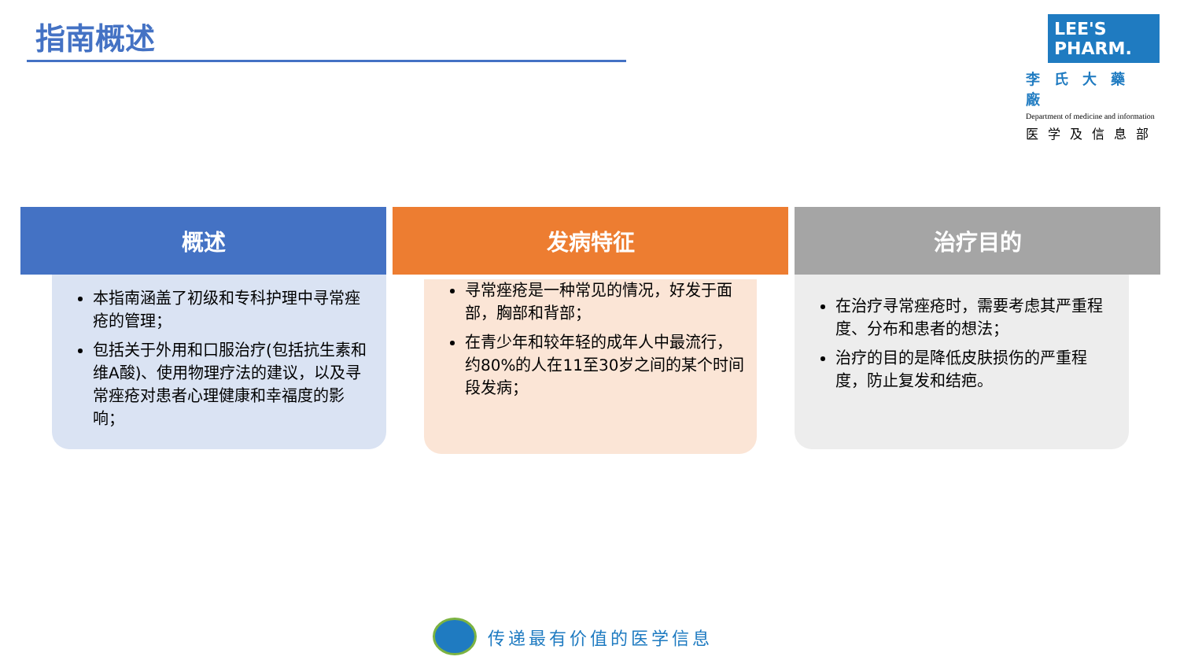指南概述
LEE'S PHARM.
李氏大藥廠
Department of medicine and information
医学及信息部
概述
本指南涵盖了初级和专科护理中寻常痤疮的管理；
包括关于外用和口服治疗(包括抗生素和维A酸)、使用物理疗法的建议，以及寻常痤疮对患者心理健康和幸福度的影响；
发病特征
寻常痤疮是一种常见的情况，好发于面部，胸部和背部；
在青少年和较年轻的成年人中最流行，约80%的人在11至30岁之间的某个时间段发病；
治疗目的
在治疗寻常痤疮时，需要考虑其严重程度、分布和患者的想法；
治疗的目的是降低皮肤损伤的严重程度，防止复发和结疤。
传递最有价值的医学信息